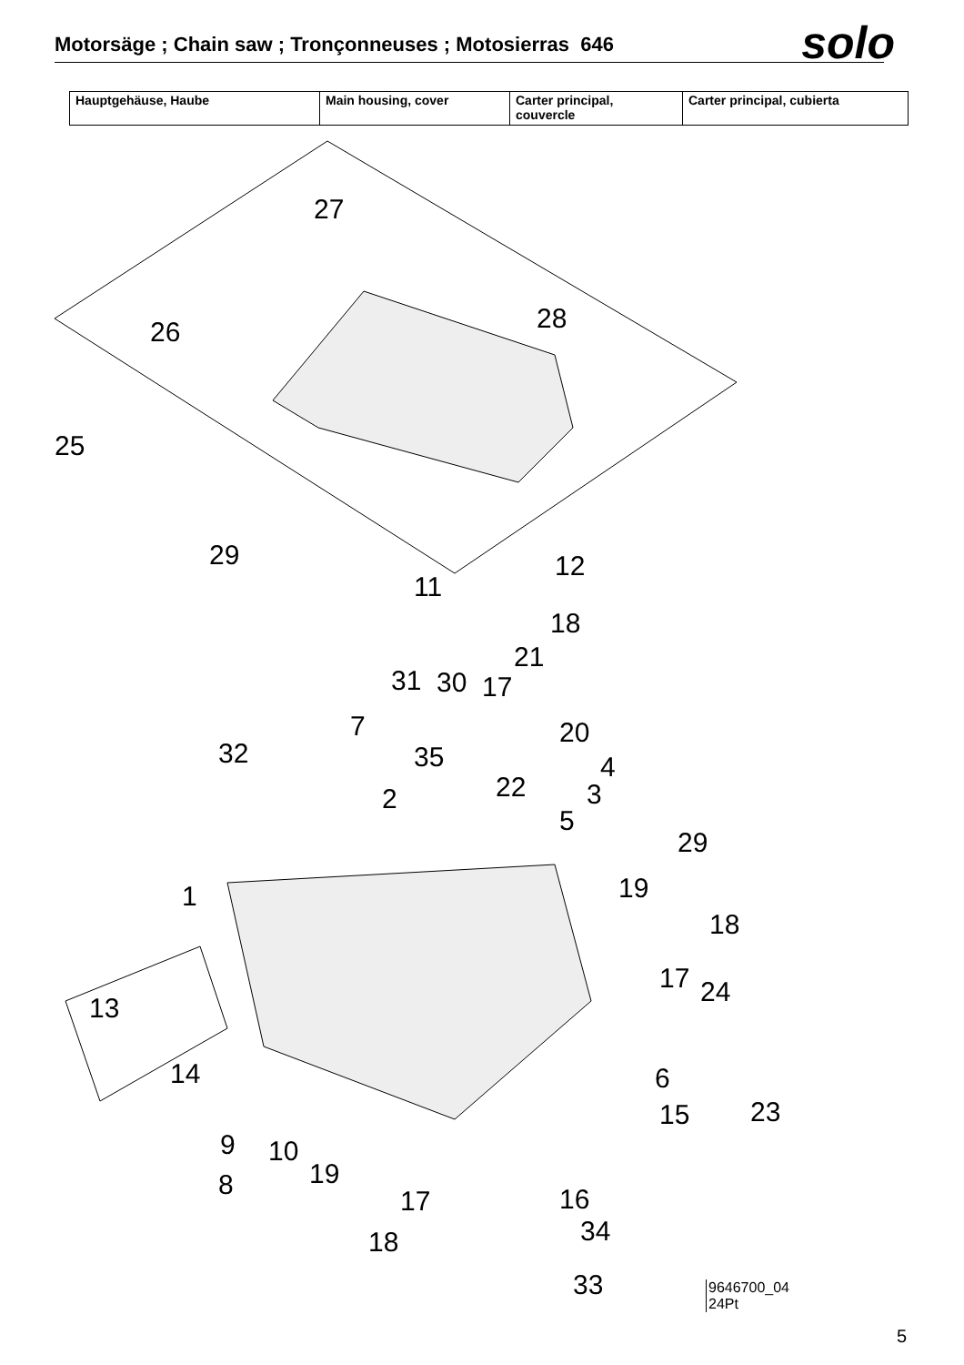Motorsäge ; Chain saw ; Tronçonneuses ; Motosierras 646
solo
| Hauptgehäuse, Haube | Main housing, cover | Carter principal, couvercle | Carter principal, cubierta |
27
26
28
25
29
11
12
18
21
31
30
17
7
32
35
20
4
22
3
2
5
29
1
19
18
17
24
13
14
6
15
23
9
10
8
19
17
16
34
18
33
9646700_04
24Pt
5